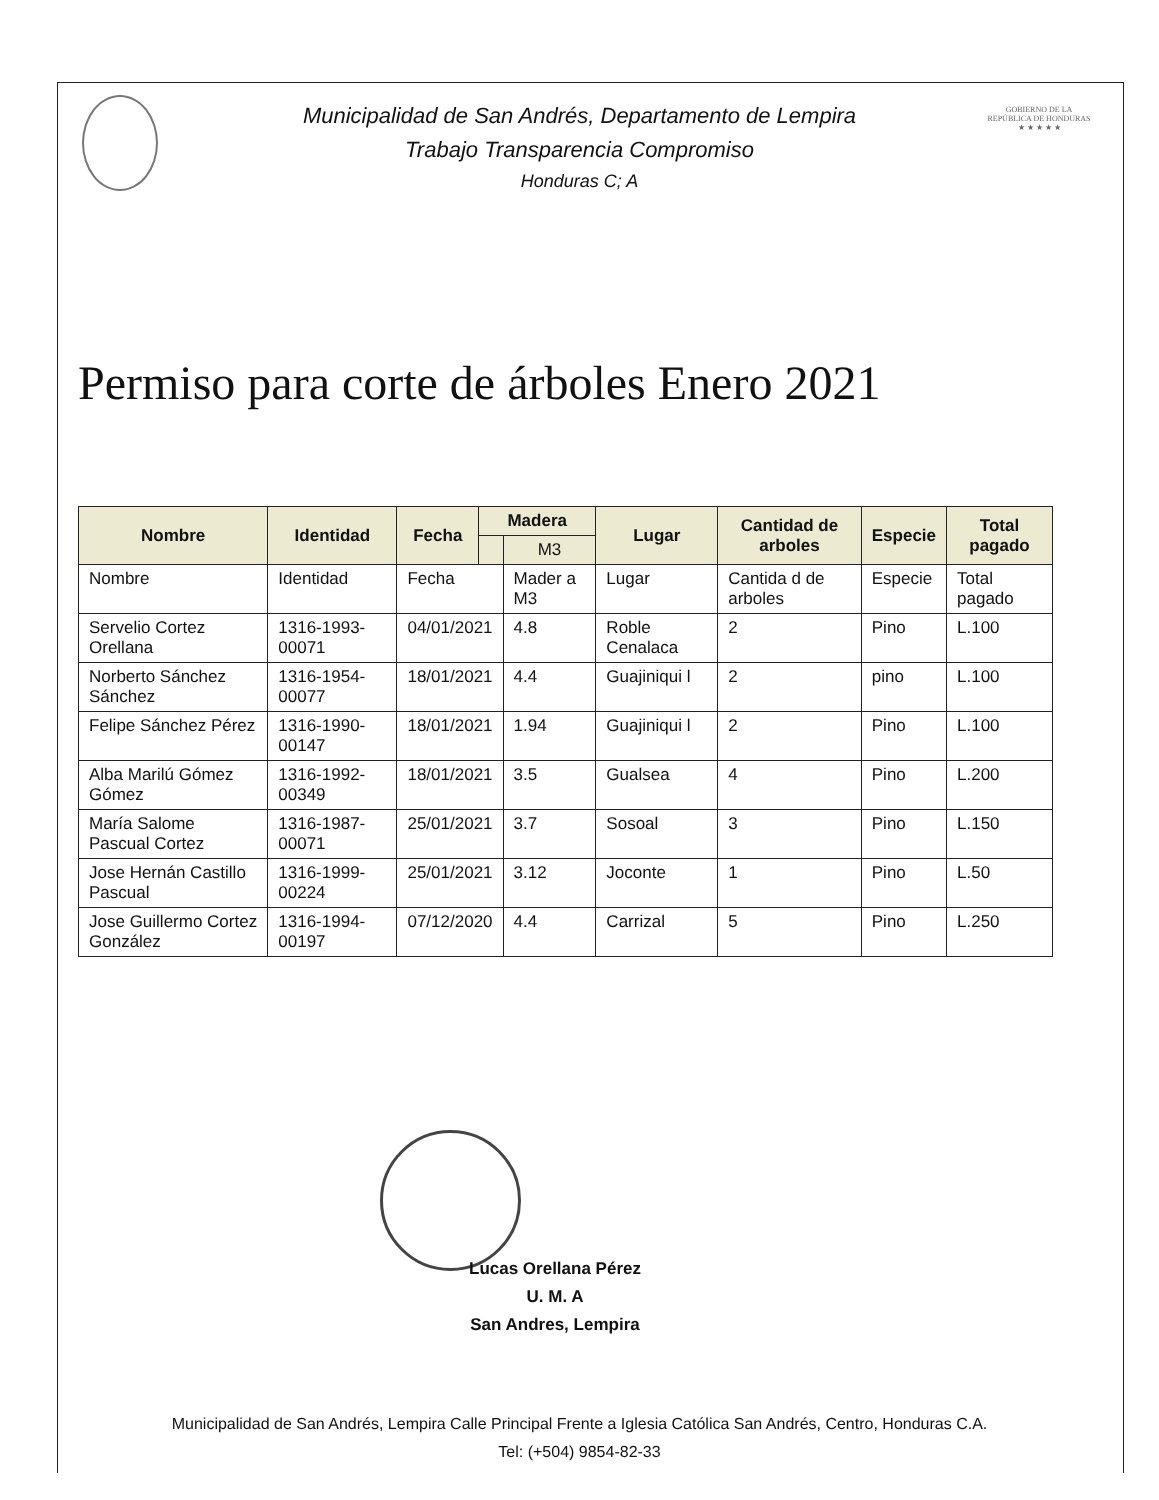Municipalidad de San Andrés, Departamento de Lempira
Trabajo Transparencia Compromiso
Honduras C; A
GOBIERNO DE LA
REPÚBLICA DE HONDURAS
★ ★ ★ ★ ★
Permiso para corte de árboles Enero 2021
| Nombre | Identidad | Fecha | Madera | | Lugar | Cantidad de arboles | Especie | Total pagado |
| --- | --- | --- | --- | --- | --- | --- | --- | --- |
| | | | | M3 | | | | |
| Nombre | Identidad | Fecha | | Mader a M3 | Lugar | Cantida d de arboles | Especie | Total pagado |
| Servelio Cortez Orellana | 1316-1993-00071 | 04/01/2021 | | 4.8 | Roble Cenalaca | 2 | Pino | L.100 |
| Norberto Sánchez Sánchez | 1316-1954-00077 | 18/01/2021 | | 4.4 | Guajiniqui l | 2 | pino | L.100 |
| Felipe Sánchez Pérez | 1316-1990-00147 | 18/01/2021 | | 1.94 | Guajiniqui l | 2 | Pino | L.100 |
| Alba Marilú Gómez Gómez | 1316-1992-00349 | 18/01/2021 | | 3.5 | Gualsea | 4 | Pino | L.200 |
| María Salome Pascual Cortez | 1316-1987-00071 | 25/01/2021 | | 3.7 | Sosoal | 3 | Pino | L.150 |
| Jose Hernán Castillo Pascual | 1316-1999-00224 | 25/01/2021 | | 3.12 | Joconte | 1 | Pino | L.50 |
| Jose Guillermo Cortez González | 1316-1994-00197 | 07/12/2020 | | 4.4 | Carrizal | 5 | Pino | L.250 |
Lucas Orellana Pérez
U. M. A
San Andres, Lempira
Municipalidad de San Andrés, Lempira Calle Principal Frente a Iglesia Católica San Andrés, Centro, Honduras C.A.
Tel: (+504) 9854-82-33